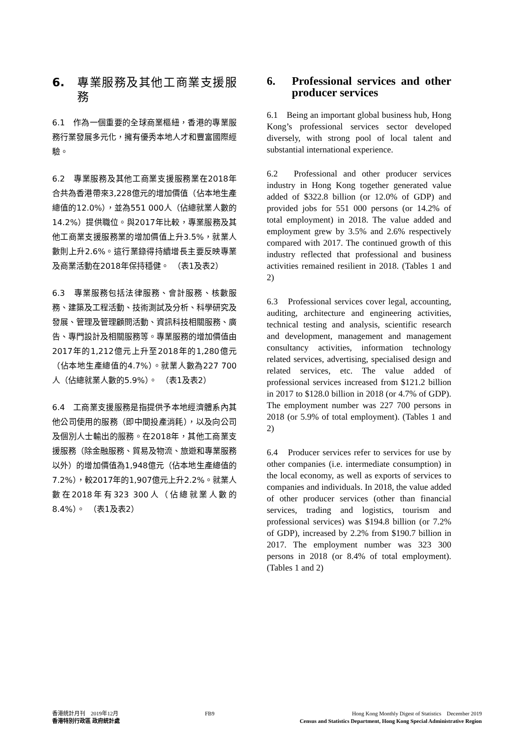6. 專業服務及其他工商業支援服務
6.1　作為一個重要的全球商業樞紐，香港的專業服務行業發展多元化，擁有優秀本地人才和豐富國際經驗。
6.2　專業服務及其他工商業支援服務業在2018年合共為香港帶來3,228億元的增加價值（佔本地生產總值的12.0%），並為551 000人（佔總就業人數的14.2%）提供職位。與2017年比較，專業服務及其他工商業支援服務業的增加價值上升3.5%，就業人數則上升2.6%。這行業錄得持續增長主要反映專業及商業活動在2018年保持穩健。　（表1及表2）
6.3　專業服務包括法律服務、會計服務、核數服務、建築及工程活動、技術測試及分析、科學研究及發展、管理及管理顧問活動、資訊科技相關服務、廣告、專門設計及相關服務等。專業服務的增加價值由2017年的1,212億元上升至2018年的1,280億元（佔本地生產總值的4.7%）。就業人數為227 700人（佔總就業人數的5.9%）。　（表1及表2）
6.4　工商業支援服務是指提供予本地經濟體系內其他公司使用的服務（即中間投產消耗），以及向公司及個別人士輸出的服務。在2018年，其他工商業支援服務（除金融服務、貿易及物流、旅遊和專業服務以外）的增加價值為1,948億元（佔本地生產總值的7.2%），較2017年的1,907億元上升2.2%。就業人數在2018年有323 300人（佔總就業人數的8.4%）。　（表1及表2）
6. Professional services and other producer services
6.1　Being an important global business hub, Hong Kong’s professional services sector developed diversely, with strong pool of local talent and substantial international experience.
6.2　Professional and other producer services industry in Hong Kong together generated value added of $322.8 billion (or 12.0% of GDP) and provided jobs for 551 000 persons (or 14.2% of total employment) in 2018. The value added and employment grew by 3.5% and 2.6% respectively compared with 2017. The continued growth of this industry reflected that professional and business activities remained resilient in 2018. (Tables 1 and 2)
6.3　Professional services cover legal, accounting, auditing, architecture and engineering activities, technical testing and analysis, scientific research and development, management and management consultancy activities, information technology related services, advertising, specialised design and related services, etc. The value added of professional services increased from $121.2 billion in 2017 to $128.0 billion in 2018 (or 4.7% of GDP). The employment number was 227 700 persons in 2018 (or 5.9% of total employment). (Tables 1 and 2)
6.4　Producer services refer to services for use by other companies (i.e. intermediate consumption) in the local economy, as well as exports of services to companies and individuals. In 2018, the value added of other producer services (other than financial services, trading and logistics, tourism and professional services) was $194.8 billion (or 7.2% of GDP), increased by 2.2% from $190.7 billion in 2017. The employment number was 323 300 persons in 2018 (or 8.4% of total employment). (Tables 1 and 2)
香港統計月刊　2019年12月
香港特別行政區 政府統計處
FB9 Hong Kong Monthly Digest of Statistics　December 2019
Census and Statistics Department, Hong Kong Special Administrative Region